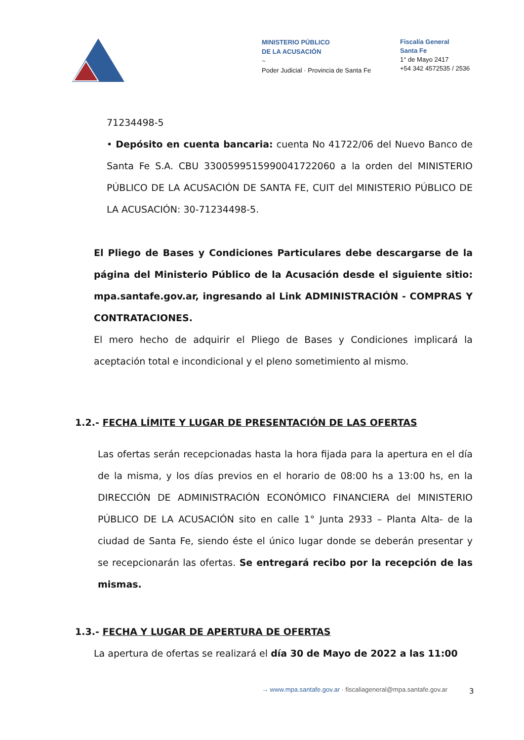MINISTERIO PÚBLICO
DE LA ACUSACIÓN
~
Poder Judicial · Provincia de Santa Fe
Fiscalía General
Santa Fe
1° de Mayo 2417
+54 342 4572535 / 2536
71234498-5
• Depósito en cuenta bancaria: cuenta No 41722/06 del Nuevo Banco de Santa Fe S.A. CBU 3300599515990041722060 a la orden del MINISTERIO PÚBLICO DE LA ACUSACIÓN DE SANTA FE, CUIT del MINISTERIO PÚBLICO DE LA ACUSACIÓN: 30-71234498-5.
El Pliego de Bases y Condiciones Particulares debe descargarse de la página del Ministerio Público de la Acusación desde el siguiente sitio: mpa.santafe.gov.ar, ingresando al Link ADMINISTRACIÓN - COMPRAS Y CONTRATACIONES.
El mero hecho de adquirir el Pliego de Bases y Condiciones implicará la aceptación total e incondicional y el pleno sometimiento al mismo.
1.2.- FECHA LÍMITE Y LUGAR DE PRESENTACIÓN DE LAS OFERTAS
Las ofertas serán recepcionadas hasta la hora fijada para la apertura en el día de la misma, y los días previos en el horario de 08:00 hs a 13:00 hs, en la DIRECCIÓN DE ADMINISTRACIÓN ECONÓMICO FINANCIERA del MINISTERIO PÚBLICO DE LA ACUSACIÓN sito en calle 1° Junta 2933 – Planta Alta- de la ciudad de Santa Fe, siendo éste el único lugar donde se deberán presentar y se recepcionarán las ofertas. Se entregará recibo por la recepción de las mismas.
1.3.- FECHA Y LUGAR DE APERTURA DE OFERTAS
La apertura de ofertas se realizará el día 30 de Mayo de 2022 a las 11:00
→ www.mpa.santafe.gov.ar · fiscaliageneral@mpa.santafe.gov.ar
3